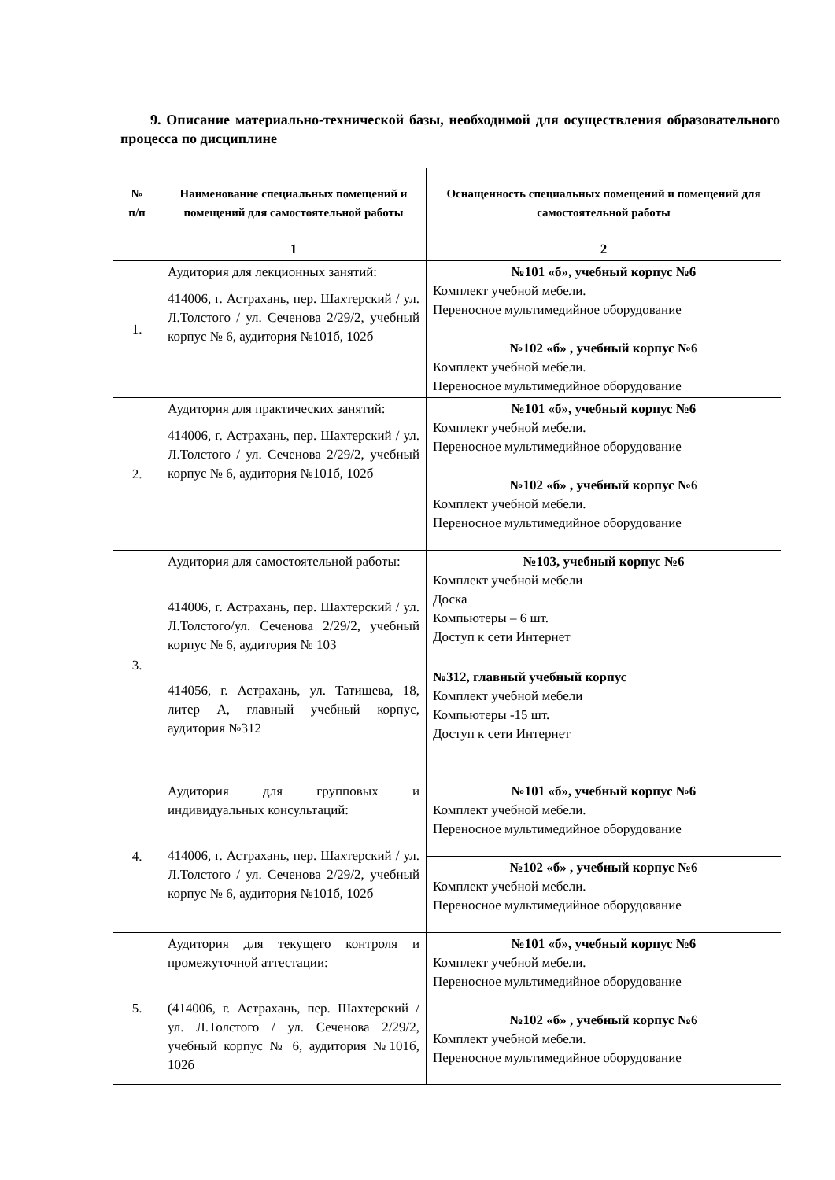9. Описание материально-технической базы, необходимой для осуществления образовательного процесса по дисциплине
| № п/п | Наименование специальных помещений и помещений для самостоятельной работы | Оснащенность специальных помещений и помещений для самостоятельной работы |
| --- | --- | --- |
| | 1 | 2 |
| 1. | Аудитория для лекционных занятий: 414006, г. Астрахань, пер. Шахтерский / ул. Л.Толстого / ул. Сеченова 2/29/2, учебный корпус № 6, аудитория №101б, 102б | №101 «б», учебный корпус №6 Комплект учебной мебели. Переносное мультимедийное оборудование |
| | | №102 «б» , учебный корпус №6 Комплект учебной мебели. Переносное мультимедийное оборудование |
| 2. | Аудитория для практических занятий: 414006, г. Астрахань, пер. Шахтерский / ул. Л.Толстого / ул. Сеченова 2/29/2, учебный корпус № 6, аудитория №101б, 102б | №101 «б», учебный корпус №6 Комплект учебной мебели. Переносное мультимедийное оборудование |
| | | №102 «б» , учебный корпус №6 Комплект учебной мебели. Переносное мультимедийное оборудование |
| 3. | Аудитория для самостоятельной работы: 414006, г. Астрахань, пер. Шахтерский / ул. Л.Толстого/ул. Сеченова 2/29/2, учебный корпус № 6, аудитория № 103 414056, г. Астрахань, ул. Татищева, 18, литер А, главный учебный корпус, аудитория №312 | №103, учебный корпус №6 Комплект учебной мебели Доска Компьютеры – 6 шт. Доступ к сети Интернет |
| | | №312, главный учебный корпус Комплект учебной мебели Компьютеры -15 шт. Доступ к сети Интернет |
| 4. | Аудитория для групповых и индивидуальных консультаций: 414006, г. Астрахань, пер. Шахтерский / ул. Л.Толстого / ул. Сеченова 2/29/2, учебный корпус № 6, аудитория №101б, 102б | №101 «б», учебный корпус №6 Комплект учебной мебели. Переносное мультимедийное оборудование |
| | | №102 «б» , учебный корпус №6 Комплект учебной мебели. Переносное мультимедийное оборудование |
| 5. | Аудитория для текущего контроля и промежуточной аттестации: (414006, г. Астрахань, пер. Шахтерский / ул. Л.Толстого / ул. Сеченова 2/29/2, учебный корпус № 6, аудитория №101б, 102б | №101 «б», учебный корпус №6 Комплект учебной мебели. Переносное мультимедийное оборудование |
| | | №102 «б» , учебный корпус №6 Комплект учебной мебели. Переносное мультимедийное оборудование |